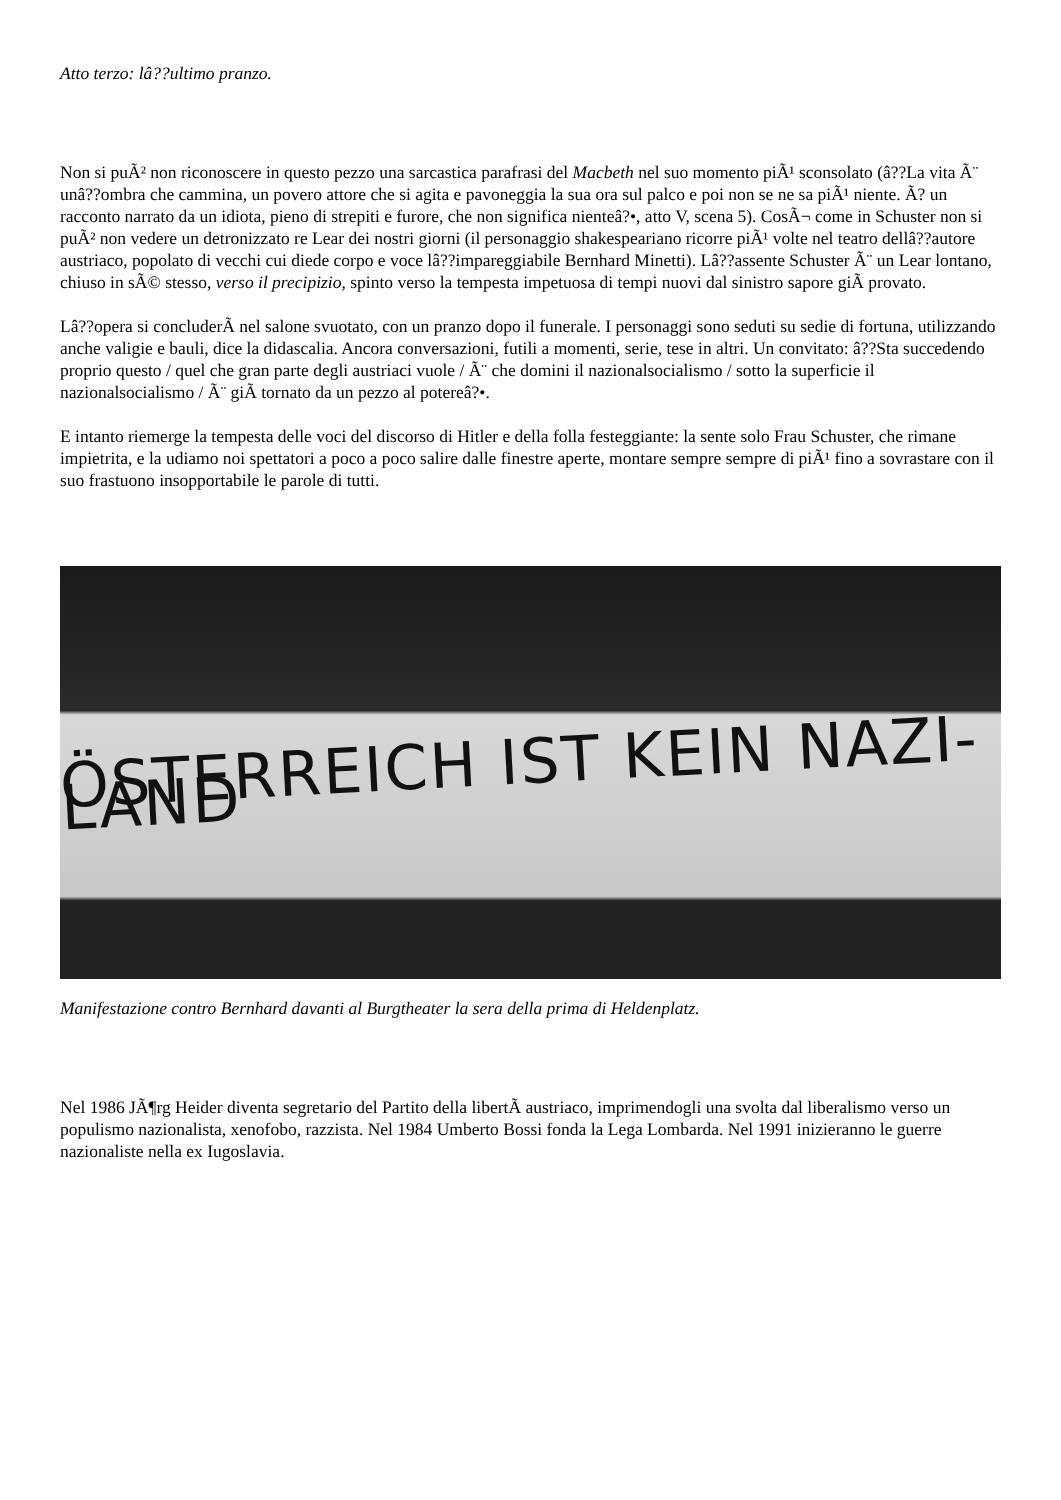Atto terzo: lâ??ultimo pranzo.
Non si puÃ² non riconoscere in questo pezzo una sarcastica parafrasi del Macbeth nel suo momento piÃ¹ sconsolato (â??La vita Ã¨ unâ??ombra che cammina, un povero attore che si agita e pavoneggia la sua ora sul palco e poi non se ne sa piÃ¹ niente. Ã? un racconto narrato da un idiota, pieno di strepiti e furore, che non significa nienteâ?•, atto V, scena 5). CosÃ¬ come in Schuster non si puÃ² non vedere un detronizzato re Lear dei nostri giorni (il personaggio shakespeariano ricorre piÃ¹ volte nel teatro dellâ??autore austriaco, popolato di vecchi cui diede corpo e voce lâ??impareggiabile Bernhard Minetti). Lâ??assente Schuster Ã¨ un Lear lontano, chiuso in sÃ© stesso, verso il precipizio, spinto verso la tempesta impetuosa di tempi nuovi dal sinistro sapore giÃ provato.
Lâ??opera si concluderÃ nel salone svuotato, con un pranzo dopo il funerale. I personaggi sono seduti su sedie di fortuna, utilizzando anche valigie e bauli, dice la didascalia. Ancora conversazioni, futili a momenti, serie, tese in altri. Un convitato: â??Sta succedendo proprio questo / quel che gran parte degli austriaci vuole / Ã¨ che domini il nazionalsocialismo / sotto la superficie il nazionalsocialismo / Ã¨ giÃ tornato da un pezzo al potereâ?•.
E intanto riemerge la tempesta delle voci del discorso di Hitler e della folla festeggiante: la sente solo Frau Schuster, che rimane impietrita, e la udiamo noi spettatori a poco a poco salire dalle finestre aperte, montare sempre sempre di piÃ¹ fino a sovrastare con il suo frastuono insopportabile le parole di tutti.
ÖSTERREICH IST KEIN NAZI-LAND
Manifestazione contro Bernhard davanti al Burgtheater la sera della prima di Heldenplatz.
Nel 1986 JÃ¶rg Heider diventa segretario del Partito della libertÃ austriaco, imprimendogli una svolta dal liberalismo verso un populismo nazionalista, xenofobo, razzista. Nel 1984 Umberto Bossi fonda la Lega Lombarda. Nel 1991 inizieranno le guerre nazionaliste nella ex Iugoslavia.